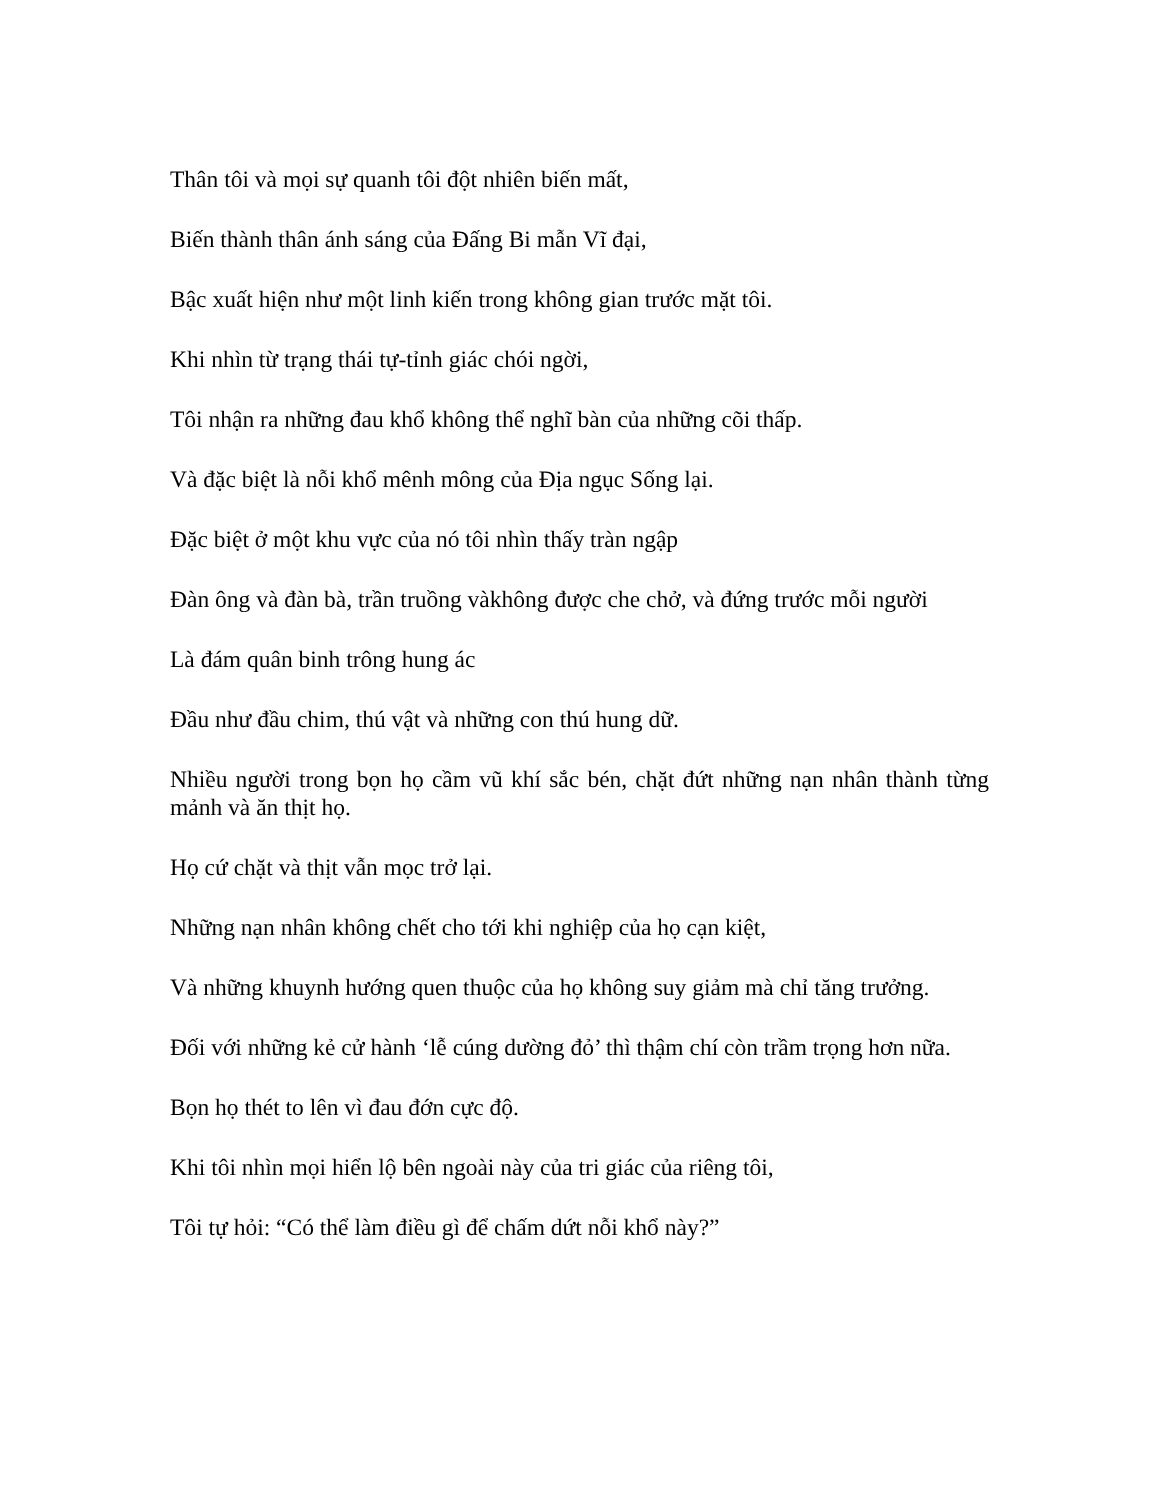Thân tôi và mọi sự quanh tôi đột nhiên biến mất,
Biến thành thân ánh sáng của Đấng Bi mẫn Vĩ đại,
Bậc xuất hiện như một linh kiến trong không gian trước mặt tôi.
Khi nhìn từ trạng thái tự-tỉnh giác chói ngời,
Tôi nhận ra những đau khổ không thể nghĩ bàn của những cõi thấp.
Và đặc biệt là nỗi khổ mênh mông của Địa ngục Sống lại.
Đặc biệt ở một khu vực của nó tôi nhìn thấy tràn ngập
Đàn ông và đàn bà, trần truồng vàkhông được che chở, và đứng trước mỗi người
Là đám quân binh trông hung ác
Đầu như đầu chim, thú vật và những con thú hung dữ.
Nhiều người trong bọn họ cầm vũ khí sắc bén, chặt đứt những nạn nhân thành từng mảnh và ăn thịt họ.
Họ cứ chặt và thịt vẫn mọc trở lại.
Những nạn nhân không chết cho tới khi nghiệp của họ cạn kiệt,
Và những khuynh hướng quen thuộc của họ không suy giảm mà chỉ tăng trưởng.
Đối với những kẻ cử hành ‘lễ cúng dường đỏ’ thì thậm chí còn trầm trọng hơn nữa.
Bọn họ thét to lên vì đau đớn cực độ.
Khi tôi nhìn mọi hiển lộ bên ngoài này của tri giác của riêng tôi,
Tôi tự hỏi: “Có thể làm điều gì để chấm dứt nỗi khổ này?”